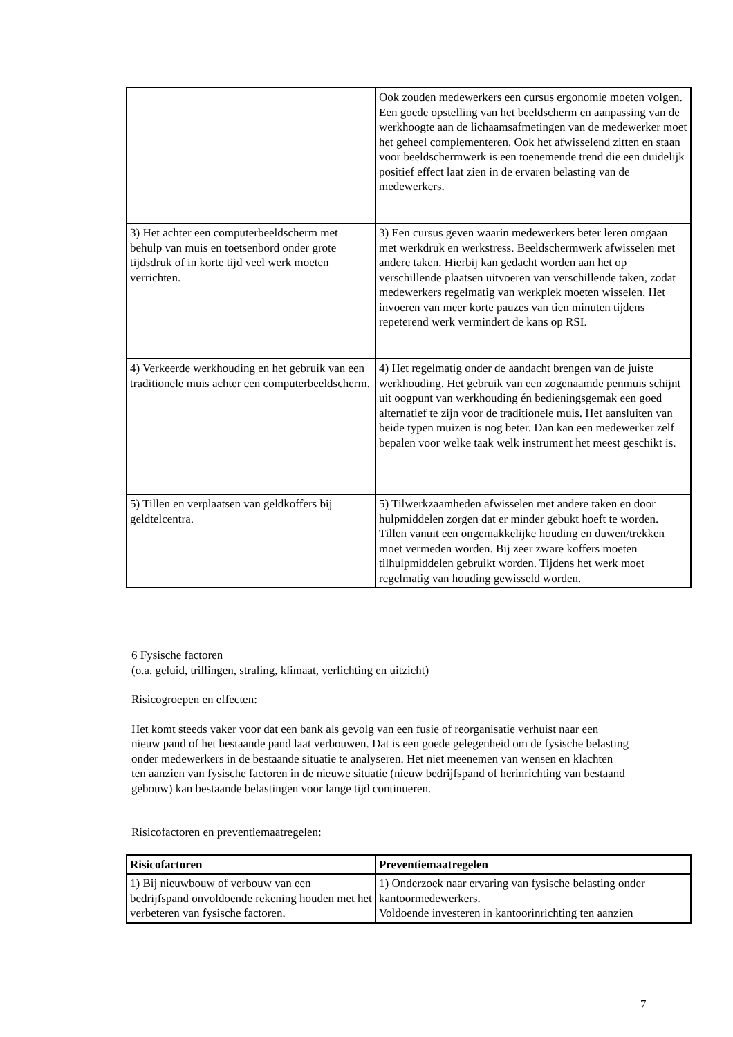| | Ook zouden medewerkers een cursus ergonomie moeten volgen. Een goede opstelling van het beeldscherm en aanpassing van de werkhoogte aan de lichaamsafmetingen van de medewerker moet het geheel complementeren. Ook het afwisselend zitten en staan voor beeldschermwerk is een toenemende trend die een duidelijk positief effect laat zien in de ervaren belasting van de medewerkers. |
| 3) Het achter een computerbeeldscherm met behulp van muis en toetsenbord onder grote tijdsdruk of in korte tijd veel werk moeten verrichten. | 3) Een cursus geven waarin medewerkers beter leren omgaan met werkdruk en werkstress. Beeldschermwerk afwisselen met andere taken. Hierbij kan gedacht worden aan het op verschillende plaatsen uitvoeren van verschillende taken, zodat medewerkers regelmatig van werkplek moeten wisselen. Het invoeren van meer korte pauzes van tien minuten tijdens repeterend werk vermindert de kans op RSI. |
| 4) Verkeerde werkhouding en het gebruik van een traditionele muis achter een computerbeeldscherm. | 4) Het regelmatig onder de aandacht brengen van de juiste werkhouding. Het gebruik van een zogenaamde penmuis schijnt uit oogpunt van werkhouding én bedieningsgemak een goed alternatief te zijn voor de traditionele muis. Het aansluiten van beide typen muizen is nog beter. Dan kan een medewerker zelf bepalen voor welke taak welk instrument het meest geschikt is. |
| 5) Tillen en verplaatsen van geldkoffers bij geldtelcentra. | 5) Tilwerkzaamheden afwisselen met andere taken en door hulpmiddelen zorgen dat er minder gebukt hoeft te worden. Tillen vanuit een ongemakkelijke houding en duwen/trekken moet vermeden worden. Bij zeer zware koffers moeten tilhulpmiddelen gebruikt worden. Tijdens het werk moet regelmatig van houding gewisseld worden. |
6 Fysische factoren
(o.a. geluid, trillingen, straling, klimaat, verlichting en uitzicht)
Risicogroepen en effecten:
Het komt steeds vaker voor dat een bank als gevolg van een fusie of reorganisatie verhuist naar een nieuw pand of het bestaande pand laat verbouwen. Dat is een goede gelegenheid om de fysische belasting onder medewerkers in de bestaande situatie te analyseren. Het niet meenemen van wensen en klachten ten aanzien van fysische factoren in de nieuwe situatie (nieuw bedrijfspand of herinrichting van bestaand gebouw) kan bestaande belastingen voor lange tijd continueren.
Risicofactoren en preventiemaatregelen:
| Risicofactoren | Preventiemaatregelen |
| --- | --- |
| 1) Bij nieuwbouw of verbouw van een bedrijfspand onvoldoende rekening houden met het verbeteren van fysische factoren. | 1) Onderzoek naar ervaring van fysische belasting onder kantoormedewerkers. Voldoende investeren in kantoorinrichting ten aanzien |
7